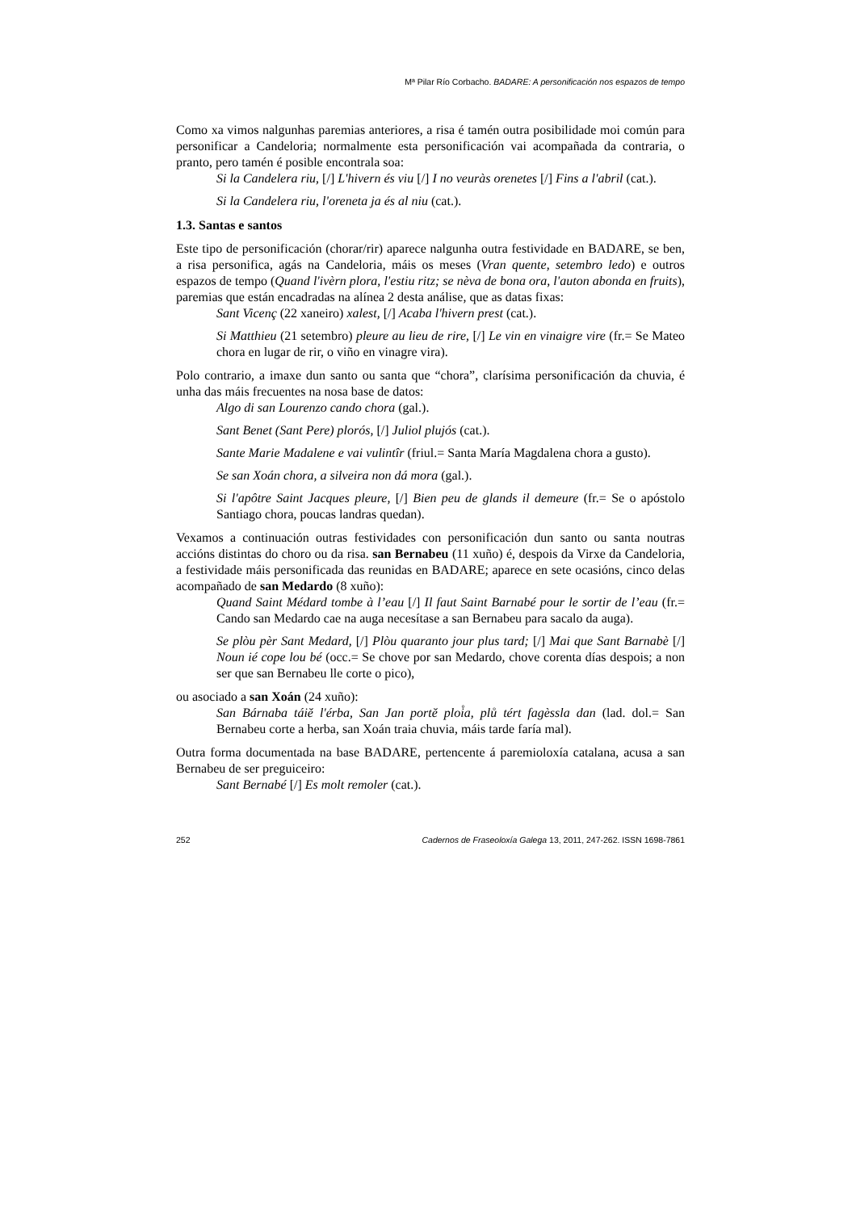Mª Pilar Río Corbacho. BADARE: A personificación nos espazos de tempo
Como xa vimos nalgunhas paremias anteriores, a risa é tamén outra posibilidade moi común para personificar a Candeloria; normalmente esta personificación vai acompañada da contraria, o pranto, pero tamén é posible encontrala soa:
Si la Candelera riu, [/] L'hivern és viu [/] I no veuràs orenetes [/] Fins a l'abril (cat.).
Si la Candelera riu, l'oreneta ja és al niu (cat.).
1.3. Santas e santos
Este tipo de personificación (chorar/rir) aparece nalgunha outra festividade en BADARE, se ben, a risa personifica, agás na Candeloria, máis os meses (Vran quente, setembro ledo) e outros espazos de tempo (Quand l'ivèrn plora, l'estiu ritz; se nèva de bona ora, l'auton abonda en fruits), paremias que están encadradas na alínea 2 desta análise, que as datas fixas:
Sant Vicenç (22 xaneiro) xalest, [/] Acaba l'hivern prest (cat.).
Si Matthieu (21 setembro) pleure au lieu de rire, [/] Le vin en vinaigre vire (fr.= Se Mateo chora en lugar de rir, o viño en vinagre vira).
Polo contrario, a imaxe dun santo ou santa que “chora”, clarísima personificación da chuvia, é unha das máis frecuentes na nosa base de datos:
Algo di san Lourenzo cando chora (gal.).
Sant Benet (Sant Pere) plorós, [/] Juliol plujós (cat.).
Sante Marie Madalene e vai vulintîr (friul.= Santa María Magdalena chora a gusto).
Se san Xoán chora, a silveira non dá mora (gal.).
Si l'apôtre Saint Jacques pleure, [/] Bien peu de glands il demeure (fr.= Se o apóstolo Santiago chora, poucas landras quedan).
Vexamos a continuación outras festividades con personificación dun santo ou santa noutras accións distintas do choro ou da risa. san Bernabeu (11 xuño) é, despois da Virxe da Candeloria, a festividade máis personificada das reunidas en BADARE; aparece en sete ocasións, cinco delas acompañado de san Medardo (8 xuño):
Quand Saint Médard tombe à l’eau [/] Il faut Saint Barnabé pour le sortir de l’eau (fr.= Cando san Medardo cae na auga necesítase a san Bernabeu para sacalo da auga).
Se plòu pèr Sant Medard, [/] Plòu quaranto jour plus tard; [/] Mai que Sant Barnabè [/] Noun ié cope lou bé (occ.= Se chove por san Medardo, chove corenta días despois; a non ser que san Bernabeu lle corte o pico),
ou asociado a san Xoán (24 xuño):
San Bárnaba táiĕ l'érba, San Jan portĕ ploi̊a, plů tért fagèssla dan (lad. dol.= San Bernabeu corte a herba, san Xoán traia chuvia, máis tarde faría mal).
Outra forma documentada na base BADARE, pertencente á paremioloxía catalana, acusa a san Bernabeu de ser preguiceiro:
Sant Bernabé [/] Es molt remoler (cat.).
252 Cadernos de Fraseoloxía Galega 13, 2011, 247-262. ISSN 1698-7861